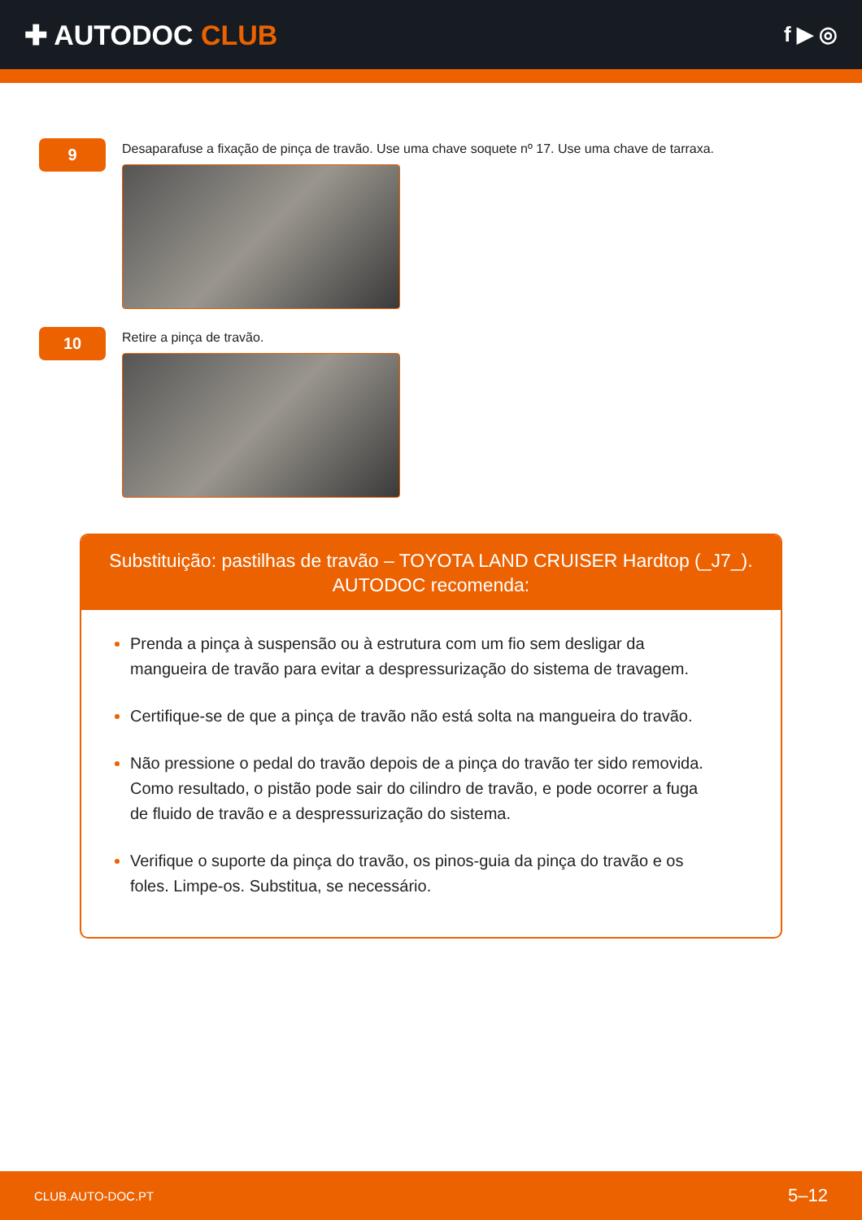✚ AUTODOC CLUB
f ▶ ◎
9
Desaparafuse a fixação de pinça de travão. Use uma chave soquete nº 17. Use uma chave de tarraxa.
10
Retire a pinça de travão.
Substituição: pastilhas de travão – TOYOTA LAND CRUISER Hardtop (_J7_).
AUTODOC recomenda:
Prenda a pinça à suspensão ou à estrutura com um fio sem desligar da mangueira de travão para evitar a despressurização do sistema de travagem.
Certifique-se de que a pinça de travão não está solta na mangueira do travão.
Não pressione o pedal do travão depois de a pinça do travão ter sido removida. Como resultado, o pistão pode sair do cilindro de travão, e pode ocorrer a fuga de fluido de travão e a despressurização do sistema.
Verifique o suporte da pinça do travão, os pinos-guia da pinça do travão e os foles. Limpe-os. Substitua, se necessário.
CLUB.AUTO-DOC.PT 5–12